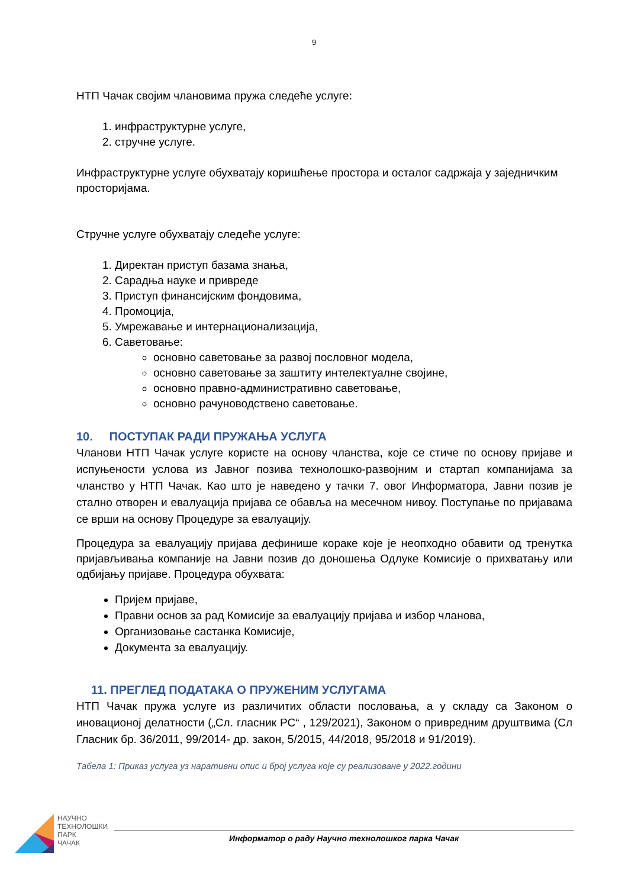9
НТП Чачак својим члановима пружа следеће услуге:
1. инфраструктурне услуге,
2. стручне услуге.
Инфраструктурне услуге обухватају коришћење простора и осталог садржаја у заједничким просторијама.
Стручне услуге обухватају следеће услуге:
1. Директан приступ базама знања,
2. Сарадња науке и привреде
3. Приступ финансијским фондовима,
4. Промоција,
5. Умрежавање и интернационализација,
6. Саветовање:
основно саветовање за развој пословног модела,
основно саветовање за заштиту интелектуалне својине,
основно правно-административно саветовање,
основно рачуноводствено саветовање.
10. ПОСТУПАК РАДИ ПРУЖАЊА УСЛУГА
Чланови НТП Чачак услуге користе на основу чланства, које се стиче по основу пријаве и испуњености услова из Јавног позива технолошко-развојним и стартап компанијама за чланство у НТП Чачак. Као што је наведено у тачки 7. овог Информатора, Јавни позив је стално отворен и евалуација пријава се обавља на месечном нивоу. Поступање по пријавама се врши на основу Процедуре за евалуацију.
Процедура за евалуацију пријава дефинише кораке које је неопходно обавити од тренутка пријављивања компаније на Јавни позив до доношења Одлуке Комисије о прихватању или одбијању пријаве. Процедура обухвата:
Пријем пријаве,
Правни основ за рад Комисије за евалуацију пријава и избор чланова,
Организовање састанка Комисије,
Документа за евалуацију.
11. ПРЕГЛЕД ПОДАТАКА О ПРУЖЕНИМ УСЛУГАМА
НТП Чачак пружа услуге из различитих области пословања, а у складу са Законом о иновационој делатности („Сл. гласник РС“ , 129/2021), Законом о привредним друштвима (Сл Гласник бр. 36/2011, 99/2014- др. закон, 5/2015, 44/2018, 95/2018 и 91/2019).
Табела 1: Приказ услуга уз наративни опис и број услуга које су реализоване у 2022.години
НАУЧНО
ТЕХНОЛОШКИ
ПАРК
ЧАЧАК
Информатор о раду Научно технолошког парка Чачак